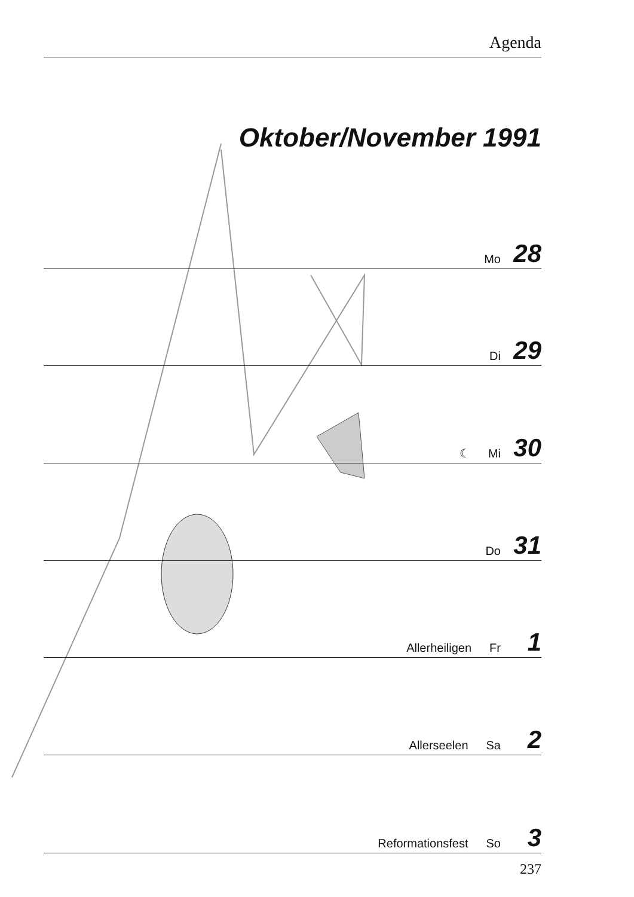Agenda
Oktober/November 1991
Mo 28
Di 29
☾ Mi 30
Do 31
Allerheiligen Fr 1
Allerseelen Sa 2
Reformationsfest So 3
237